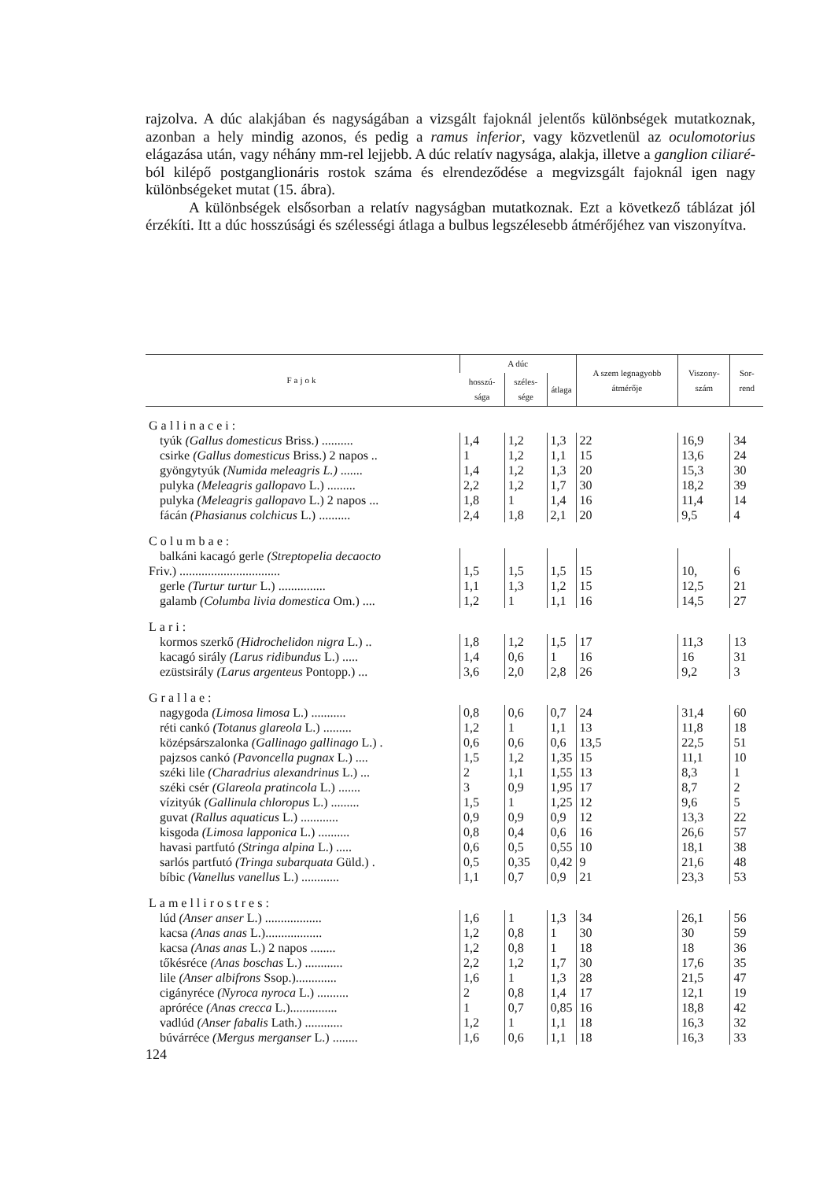rajzolva. A dúc alakjában és nagyságában a vizsgált fajoknál jelentős különbségek mutatkoznak, azonban a hely mindig azonos, és pedig a ramus inferior, vagy közvetlenül az oculomotorius elágazása után, vagy néhány mm-rel lejjebb. A dúc relatív nagysága, alakja, illetve a ganglion ciliaré-ból kilépő postganglionáris rostok száma és elrendeződése a megvizsgált fajoknál igen nagy különbségeket mutat (15. ábra).
A különbségek elsősorban a relatív nagyságban mutatkoznak. Ezt a következő táblázat jól érzékíti. Itt a dúc hosszúsági és szélességi átlaga a bulbus legszélesebb átmérőjéhez van viszonyítva.
| Fajok | A dúc | | | A szem legnagyobb átmérője | Viszony-szám | Sor-rend |
| --- | --- | --- | --- | --- | --- | --- |
| | hosszú-sága | széles-sége | átlaga | | | |
| Gallinacei: | | | | | | |
| tyúk (Gallus domesticus Briss.) .......... | 1,4 | 1,2 | 1,3 | 22 | 16,9 | 34 |
| csirke (Gallus domesticus Briss.) 2 napos .. | 1 | 1,2 | 1,1 | 15 | 13,6 | 24 |
| gyöngytyúk (Numida meleagris L.) ....... | 1,4 | 1,2 | 1,3 | 20 | 15,3 | 30 |
| pulyka (Meleagris gallopavo L.) ......... | 2,2 | 1,2 | 1,7 | 30 | 18,2 | 39 |
| pulyka (Meleagris gallopavo L.) 2 napos ... | 1,8 | 1 | 1,4 | 16 | 11,4 | 14 |
| fácán (Phasianus colchicus L.) .......... | 2,4 | 1,8 | 2,1 | 20 | 9,5 | 4 |
| Columbae: | | | | | | |
| balkáni kacagó gerle (Streptopelia decaocto | | | | | | |
| Friv.) ................................ | 1,5 | 1,5 | 1,5 | 15 | 10, | 6 |
| gerle (Turtur turtur L.) ............... | 1,1 | 1,3 | 1,2 | 15 | 12,5 | 21 |
| galamb (Columba livia domestica Om.) .... | 1,2 | 1 | 1,1 | 16 | 14,5 | 27 |
| Lari: | | | | | | |
| kormos szerkő (Hidrochelidon nigra L.) .. | 1,8 | 1,2 | 1,5 | 17 | 11,3 | 13 |
| kacagó sirály (Larus ridibundus L.) ..... | 1,4 | 0,6 | 1 | 16 | 16 | 31 |
| ezüstsirály (Larus argenteus Pontopp.) ... | 3,6 | 2,0 | 2,8 | 26 | 9,2 | 3 |
| Grallae: | | | | | | |
| nagygoda (Limosa limosa L.) ........... | 0,8 | 0,6 | 0,7 | 24 | 31,4 | 60 |
| réti cankó (Totanus glareola L.) ......... | 1,2 | 1 | 1,1 | 13 | 11,8 | 18 |
| középsárszalonka (Gallinago gallinago L.) . | 0,6 | 0,6 | 0,6 | 13,5 | 22,5 | 51 |
| pajzsos cankó (Pavoncella pugnax L.) .... | 1,5 | 1,2 | 1,35 | 15 | 11,1 | 10 |
| széki lile (Charadrius alexandrinus L.) ... | 2 | 1,1 | 1,55 | 13 | 8,3 | 1 |
| széki csér (Glareola pratincola L.) ....... | 3 | 0,9 | 1,95 | 17 | 8,7 | 2 |
| vízityúk (Gallinula chloropus L.) ......... | 1,5 | 1 | 1,25 | 12 | 9,6 | 5 |
| guvat (Rallus aquaticus L.) ............ | 0,9 | 0,9 | 0,9 | 12 | 13,3 | 22 |
| kisgoda (Limosa lapponica L.) .......... | 0,8 | 0,4 | 0,6 | 16 | 26,6 | 57 |
| havasi partfutó (Stringa alpina L.) ..... | 0,6 | 0,5 | 0,55 | 10 | 18,1 | 38 |
| sarlós partfutó (Tringa subarquata Güld.) . | 0,5 | 0,35 | 0,42 | 9 | 21,6 | 48 |
| bíbic (Vanellus vanellus L.) ............ | 1,1 | 0,7 | 0,9 | 21 | 23,3 | 53 |
| Lamellirostres: | | | | | | |
| lúd (Anser anser L.) .................. | 1,6 | 1 | 1,3 | 34 | 26,1 | 56 |
| kacsa (Anas anas L.).................. | 1,2 | 0,8 | 1 | 30 | 30 | 59 |
| kacsa (Anas anas L.) 2 napos ........ | 1,2 | 0,8 | 1 | 18 | 18 | 36 |
| tőkésréce (Anas boschas L.) ............ | 2,2 | 1,2 | 1,7 | 30 | 17,6 | 35 |
| lile (Anser albifrons Ssop.)............. | 1,6 | 1 | 1,3 | 28 | 21,5 | 47 |
| cigányréce (Nyroca nyroca L.) .......... | 2 | 0,8 | 1,4 | 17 | 12,1 | 19 |
| apróréce (Anas crecca L.)............... | 1 | 0,7 | 0,85 | 16 | 18,8 | 42 |
| vadlúd (Anser fabalis Lath.) ............ | 1,2 | 1 | 1,1 | 18 | 16,3 | 32 |
| búvárréce (Mergus merganser L.) ........ | 1,6 | 0,6 | 1,1 | 18 | 16,3 | 33 |
124